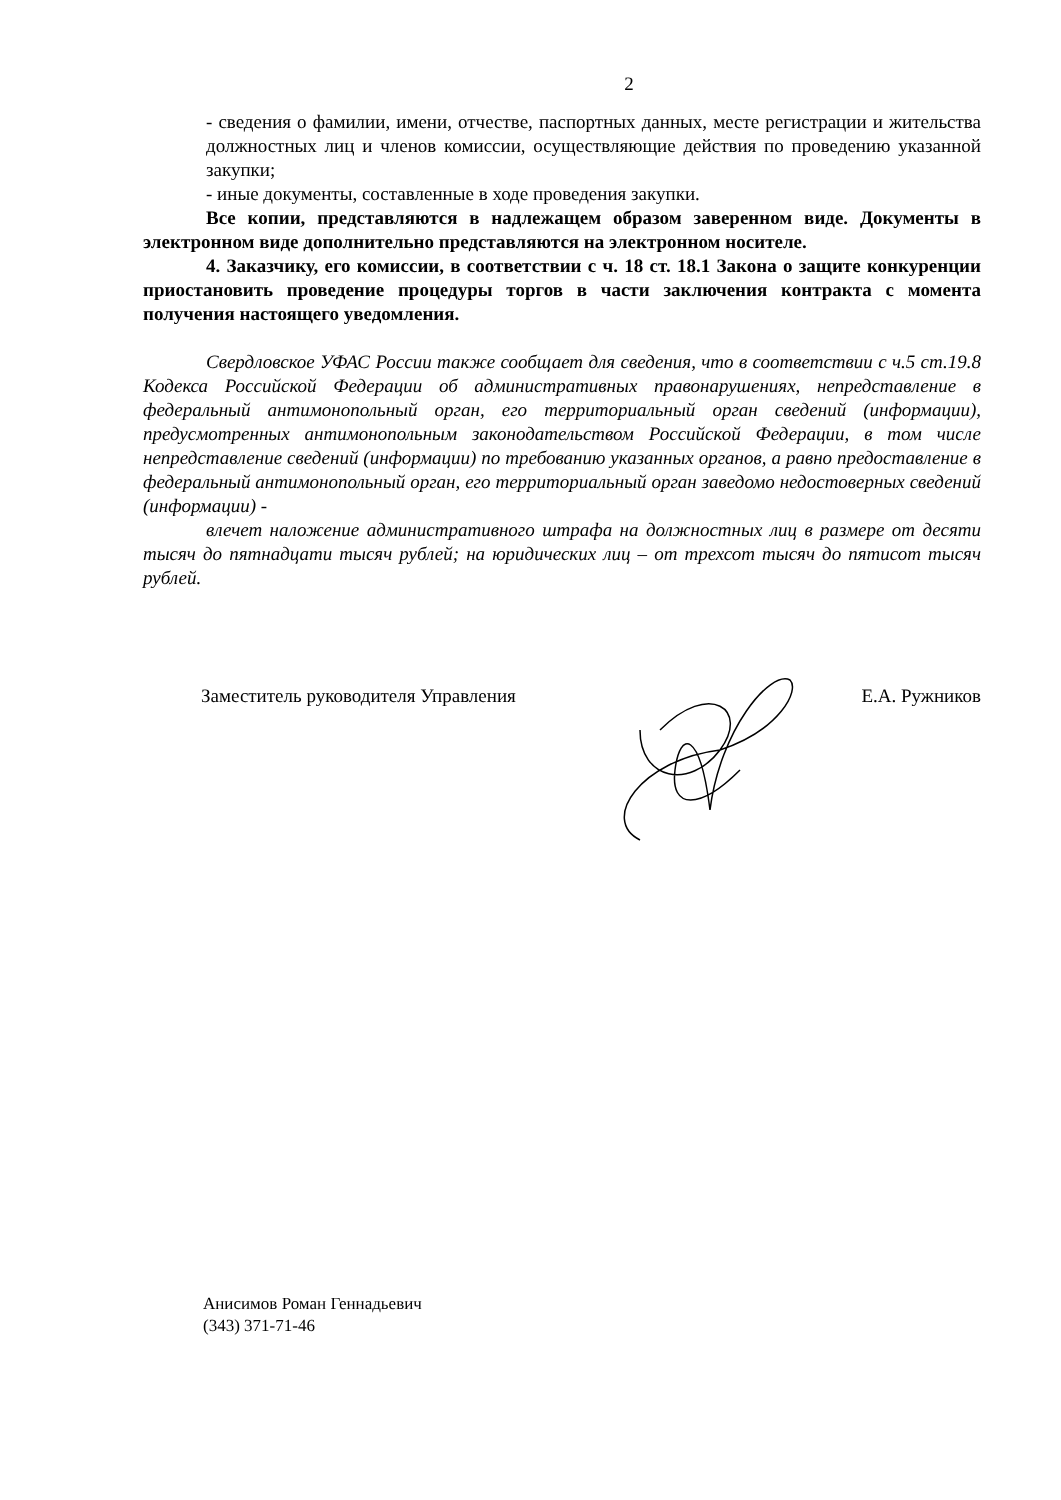2
- сведения о фамилии, имени, отчестве, паспортных данных, месте регистрации и жительства должностных лиц и членов комиссии, осуществляющие действия по проведению указанной закупки;
- иные документы, составленные в ходе проведения закупки.
Все копии, представляются в надлежащем образом заверенном виде. Документы в электронном виде дополнительно представляются на электронном носителе.
4. Заказчику, его комиссии, в соответствии с ч. 18 ст. 18.1 Закона о защите конкуренции приостановить проведение процедуры торгов в части заключения контракта с момента получения настоящего уведомления.
Свердловское УФАС России также сообщает для сведения, что в соответствии с ч.5 ст.19.8 Кодекса Российской Федерации об административных правонарушениях, непредставление в федеральный антимонопольный орган, его территориальный орган сведений (информации), предусмотренных антимонопольным законодательством Российской Федерации, в том числе непредставление сведений (информации) по требованию указанных органов, а равно предоставление в федеральный антимонопольный орган, его территориальный орган заведомо недостоверных сведений (информации) -
влечет наложение административного штрафа на должностных лиц в размере от десяти тысяч до пятнадцати тысяч рублей; на юридических лиц – от трехсот тысяч до пятисот тысяч рублей.
Заместитель руководителя Управления Е.А. Ружников
Анисимов Роман Геннадьевич
(343) 371-71-46